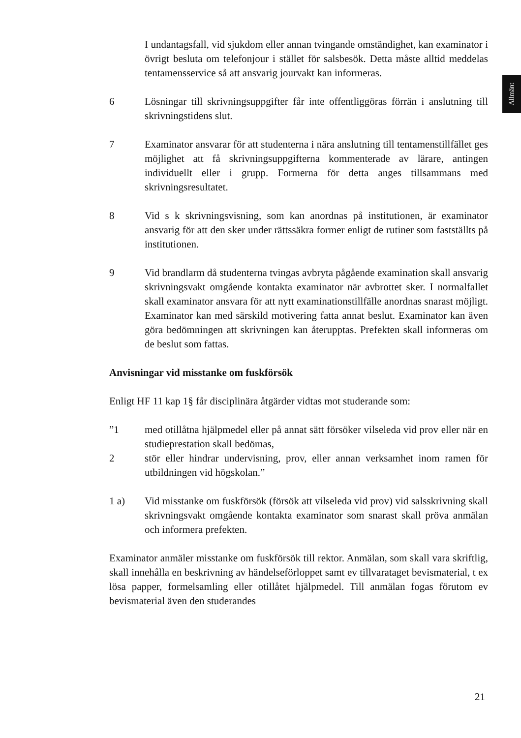Allmänt
I undantagsfall, vid sjukdom eller annan tvingande omständighet, kan examinator i övrigt besluta om telefonjour i stället för salsbesök. Detta måste alltid meddelas tentamensservice så att ansvarig jourvakt kan informeras.
6 Lösningar till skrivningsuppgifter får inte offentliggöras förrän i anslutning till skrivningstidens slut.
7 Examinator ansvarar för att studenterna i nära anslutning till tentamenstillfället ges möjlighet att få skrivningsuppgifterna kommenterade av lärare, antingen individuellt eller i grupp. Formerna för detta anges tillsammans med skrivningsresultatet.
8 Vid s k skrivningsvisning, som kan anordnas på institutionen, är examinator ansvarig för att den sker under rättssäkra former enligt de rutiner som fastställts på institutionen.
9 Vid brandlarm då studenterna tvingas avbryta pågående examination skall ansvarig skrivningsvakt omgående kontakta examinator när avbrottet sker. I normalfallet skall examinator ansvara för att nytt examinationstillfälle anordnas snarast möjligt. Examinator kan med särskild motivering fatta annat beslut. Examinator kan även göra bedömningen att skrivningen kan återupptas. Prefekten skall informeras om de beslut som fattas.
Anvisningar vid misstanke om fuskförsök
Enligt HF 11 kap 1§ får disciplinära åtgärder vidtas mot studerande som:
”1 med otillåtna hjälpmedel eller på annat sätt försöker vilseleda vid prov eller när en studieprestation skall bedömas,
2 stör eller hindrar undervisning, prov, eller annan verksamhet inom ramen för utbildningen vid högskolan.”
1 a) Vid misstanke om fuskförsök (försök att vilseleda vid prov) vid salsskrivning skall skrivningsvakt omgående kontakta examinator som snarast skall pröva anmälan och informera prefekten.
Examinator anmäler misstanke om fuskförsök till rektor. Anmälan, som skall vara skriftlig, skall innehålla en beskrivning av händelseförloppet samt ev tillvarataget bevismaterial, t ex lösa papper, formelsamling eller otillåtet hjälpmedel. Till anmälan fogas förutom ev bevismaterial även den studerandes
21